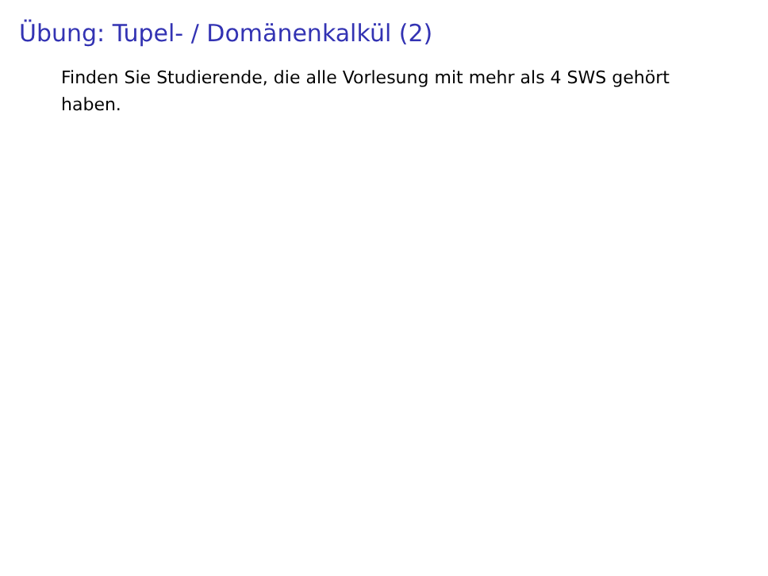Übung: Tupel- / Domänenkalkül (2)
Finden Sie Studierende, die alle Vorlesung mit mehr als 4 SWS gehört haben.